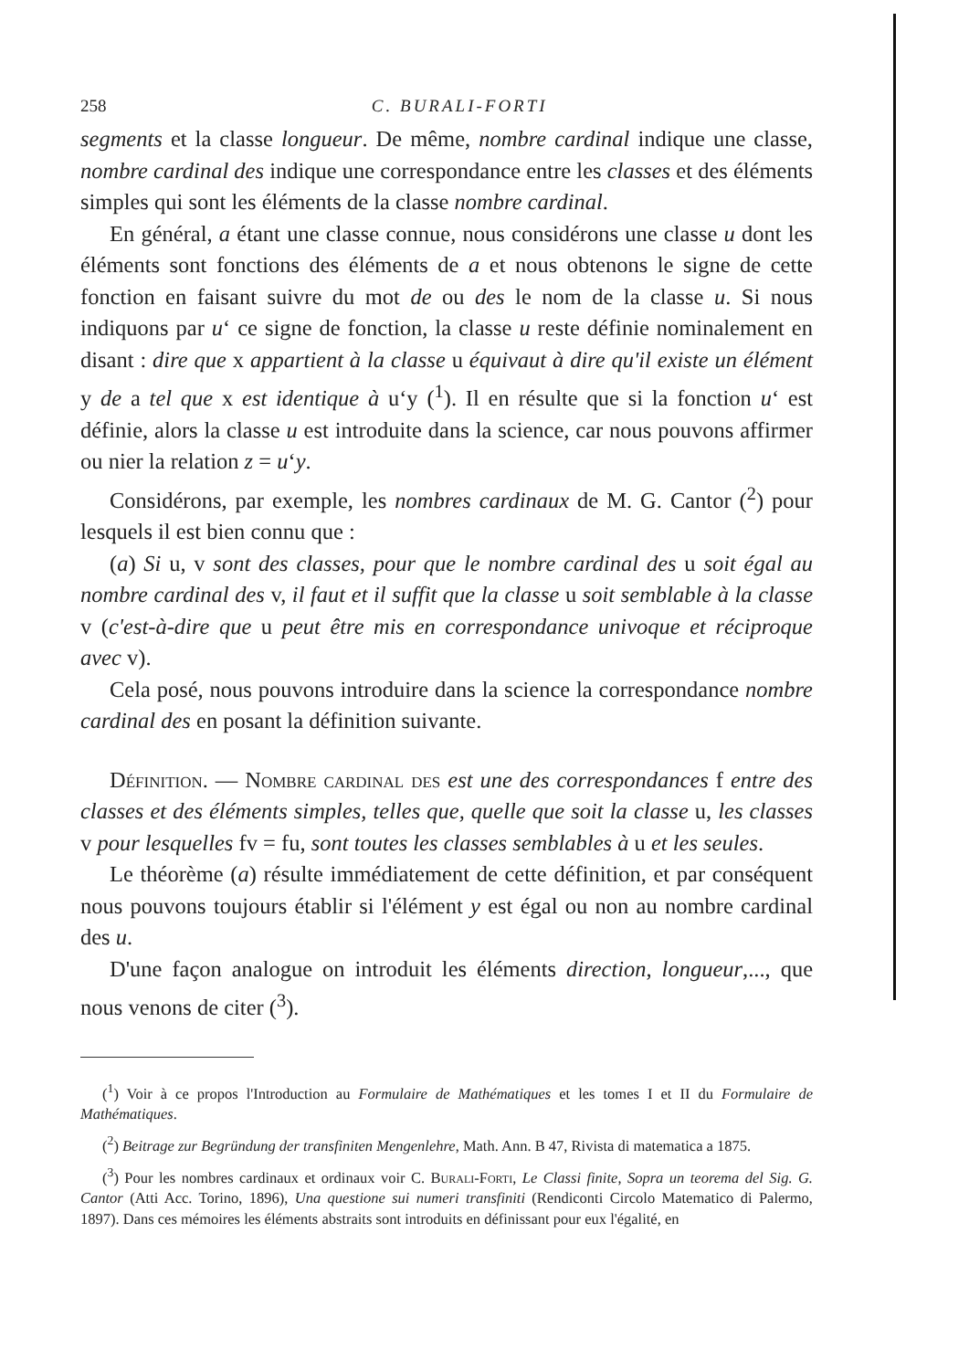258 C. BURALI-FORTI
segments et la classe longueur. De même, nombre cardinal indique une classe, nombre cardinal des indique une correspondance entre les classes et des éléments simples qui sont les éléments de la classe nombre cardinal.
En général, a étant une classe connue, nous considérons une classe u dont les éléments sont fonctions des éléments de a et nous obtenons le signe de cette fonction en faisant suivre du mot de ou des le nom de la classe u. Si nous indiquons par u‘ ce signe de fonction, la classe u reste définie nominalement en disant : dire que x appartient à la classe u équivaut à dire qu'il existe un élément y de a tel que x est identique à u‘y (<sup>1</sup>). Il en résulte que si la fonction u‘ est définie, alors la classe u est introduite dans la science, car nous pouvons affirmer ou nier la relation z = u‘y.
Considérons, par exemple, les nombres cardinaux de M. G. Cantor (<sup>2</sup>) pour lesquels il est bien connu que :
(a) Si u, v sont des classes, pour que le nombre cardinal des u soit égal au nombre cardinal des v, il faut et il suffit que la classe u soit semblable à la classe v (c'est-à-dire que u peut être mis en correspondance univoque et réciproque avec v).
Cela posé, nous pouvons introduire dans la science la correspondance nombre cardinal des en posant la définition suivante.
Définition. — Nombre cardinal des est une des correspondances f entre des classes et des éléments simples, telles que, quelle que soit la classe u, les classes v pour lesquelles fv = fu, sont toutes les classes semblables à u et les seules.
Le théorème (a) résulte immédiatement de cette définition, et par conséquent nous pouvons toujours établir si l'élément y est égal ou non au nombre cardinal des u.
D'une façon analogue on introduit les éléments direction, longueur,..., que nous venons de citer (<sup>3</sup>).
(<sup>1</sup>) Voir à ce propos l'Introduction au Formulaire de Mathématiques et les tomes I et II du Formulaire de Mathématiques.
(<sup>2</sup>) Beitrage zur Begründung der transfiniten Mengenlehre, Math. Ann. B 47, Rivista di matematica a 1875.
(<sup>3</sup>) Pour les nombres cardinaux et ordinaux voir C. Burali-Forti, Le Classi finite, Sopra un teorema del Sig. G. Cantor (Atti Acc. Torino, 1896), Una questione sui numeri transfiniti (Rendiconti Circolo Matematico di Palermo, 1897). Dans ces mémoires les éléments abstraits sont introduits en définissant pour eux l'égalité, en